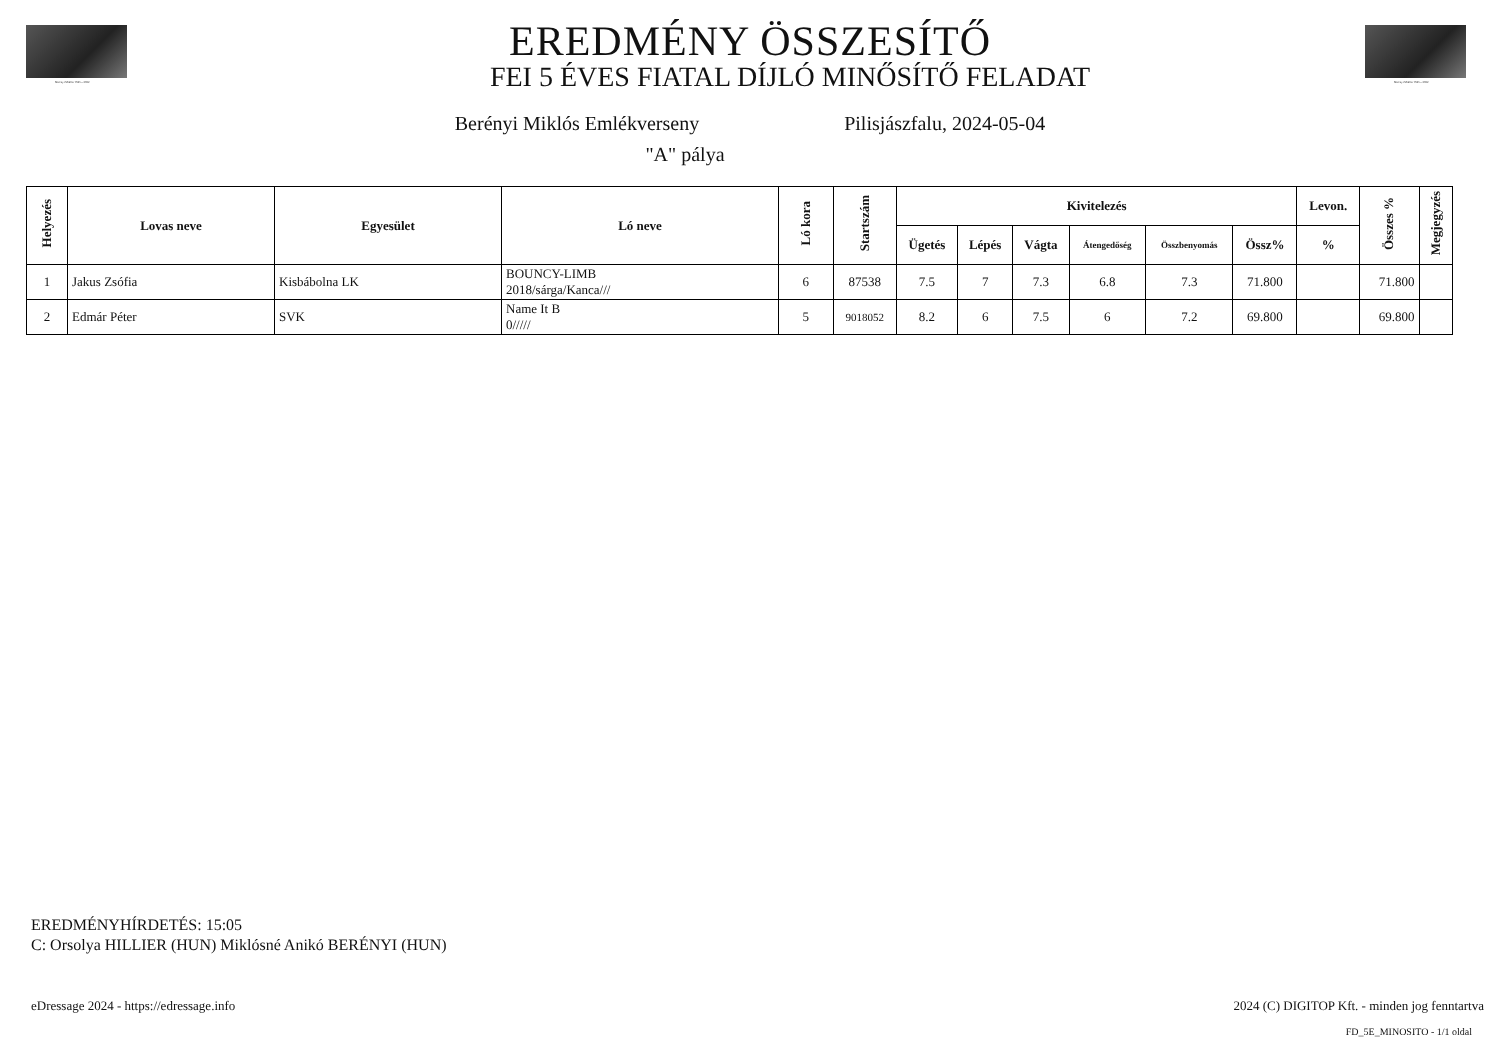Berényi Miklós 1943 – 2022 Berényi Miklós 1943 – 2022
EREDMÉNY ÖSSZESÍTŐ
FEI 5 ÉVES FIATAL DÍJLÓ MINŐSÍTŐ FELADAT
Berényi Miklós Emlékverseny Pilisjászfalu, 2024-05-04
"A" pálya
| Helyezés | Lovas neve | Egyesület | Ló neve | Ló kora | Startszám | Kivitelezés | | | | | | Levon. | Összes % | Megjegyzés |
| --- | --- | --- | --- | --- | --- | --- | --- | --- | --- | --- | --- | --- | --- | --- |
| | | | | | | Ügetés | Lépés | Vágta | Átengedőség | Összbenyomás | Össz% | % | | |
| 1 | Jakus Zsófia | Kisbábolna LK | BOUNCY-LIMB 2018/sárga/Kanca/// | 6 | 87538 | 7.5 | 7 | 7.3 | 6.8 | 7.3 | 71.800 | | 71.800 | |
| 2 | Edmár Péter | SVK | Name It B 0///// | 5 | 9018052 | 8.2 | 6 | 7.5 | 6 | 7.2 | 69.800 | | 69.800 | |
EREDMÉNYHÍRDETÉS: 15:05
C: Orsolya HILLIER (HUN) Miklósné Anikó BERÉNYI (HUN)
eDressage 2024 - https://edressage.info
2024 (C) DIGITOP Kft. - minden jog fenntartva
FD_5E_MINOSITO - 1/1 oldal